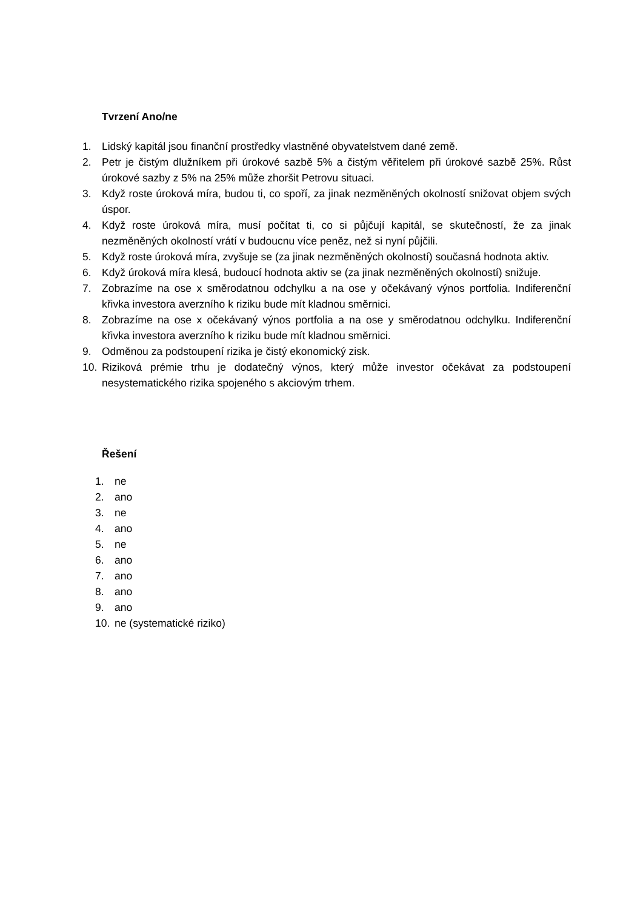Tvrzení Ano/ne
1. Lidský kapitál jsou finanční prostředky vlastněné obyvatelstvem dané země.
2. Petr je čistým dlužníkem při úrokové sazbě 5% a čistým věřitelem při úrokové sazbě 25%. Růst úrokové sazby z 5% na 25% může zhoršit Petrovu situaci.
3. Když roste úroková míra, budou ti, co spoří, za jinak nezměněných okolností snižovat objem svých úspor.
4. Když roste úroková míra, musí počítat ti, co si půjčují kapitál, se skutečností, že za jinak nezměněných okolností vrátí v budoucnu více peněz, než si nyní půjčili.
5. Když roste úroková míra, zvyšuje se (za jinak nezměněných okolností) současná hodnota aktiv.
6. Když úroková míra klesá, budoucí hodnota aktiv se (za jinak nezměněných okolností) snižuje.
7. Zobrazíme na ose x směrodatnou odchylku a na ose y očekávaný výnos portfolia. Indiferenční křivka investora averzního k riziku bude mít kladnou směrnici.
8. Zobrazíme na ose x očekávaný výnos portfolia a na ose y směrodatnou odchylku. Indiferenční křivka investora averzního k riziku bude mít kladnou směrnici.
9. Odměnou za podstoupení rizika je čistý ekonomický zisk.
10. Riziková prémie trhu je dodatečný výnos, který může investor očekávat za podstoupení nesystematického rizika spojeného s akciovým trhem.
Řešení
1. ne
2. ano
3. ne
4. ano
5. ne
6. ano
7. ano
8. ano
9. ano
10. ne (systematické riziko)